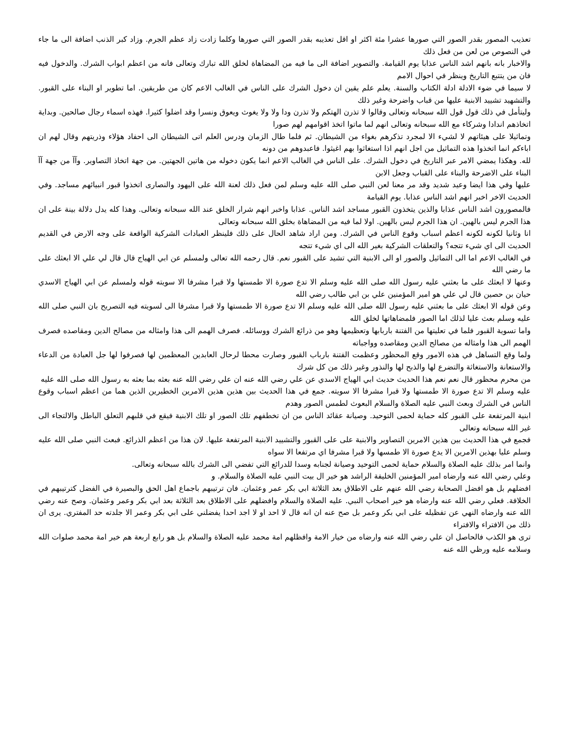تعذيب المصور بقدر الصور التي صورها عشرا مئة اكثر او اقل تعذيبه بقدر الصور التي صورها وكلما زادت زاد عظم الجرم. وزاد كبر الذنب اضافة الى ما جاء في النصوص من لعن من فعل ذلك
والاخبار بانه بانهم اشد الناس عذابا يوم القيامة. والتصوير اضافة الى ما فيه من المضاهاة لخلق الله تبارك وتعالى فانه من اعظم ابواب الشرك. والدخول فيه فان من يتتبع التاريخ وينظر في احوال الامم
لا سيما في ضوء الادلة ادلة الكتاب والسنة. يعلم علم يقين ان دخول الشرك على الناس في الغالب الاعم كان من طريقين. اما تطوير او البناء على القبور. والتشهيد تشييد الابنية عليها من قباب واضرحة وغير ذلك
وليتأمل في ذلك قول قول الله سبحانه وتعالى وقالوا لا تذرن الهتكم ولا تذرن ودا ولا ولا يغوث ويعوق ونسرا وقد اضلوا كثيرا. فهذه اسماء رجال صالحين. وبداية اتخاذهم اندادا وشركاء مع الله سبحانه وتعالى انهم لما ماتوا اتخذ اقوامهم لهم صورا
وتماثيلا على هيئاتهم لا لشيء الا لمجرد تذكرهم بغواء من الشيطان. ثم فلما طال الزمان ودرس العلم اتى الشيطان الى احفاد هؤلاء وذريتهم وقال لهم ان اباءكم انما اتخذوا هذه التماثيل من اجل انهم اذا استغاثوا بهم اغيثوا. فاعبدوهم من دونه
لله. وهكذا يمضي الامر عبر التاريخ في دخول الشرك. على الناس في الغالب الاعم انما يكون دخوله من هاتين الجهتين. من جهة اتخاذ التصاوير. وآآ من جهة آآ البناء على الاضرحة والبناء على القباب وجعل الابن
عليها وفي هذا ايضا وعيد شديد وقد مر معنا لعن النبي صلى الله عليه وسلم لمن فعل ذلك لعنة الله على اليهود والنصارى اتخذوا قبور انبيائهم مساجد. وفي الحديث الاخر اخبر انهم اشد الناس عذابا. يوم القيامة
فالمصورون اشد الناس عذابا والذين يتخذون القبور مساجد اشد الناس. عذابا واخبر انهم شرار الخلق عند الله سبحانه وتعالى. وهذا كله يدل دلالة بينة على ان هذا الجرم ليس بالهين. ان هذا الجرم ليس بالهين. اولا لما فيه من المضاهاة بخلق الله سبحانه وتعالى
انا وثانيا لكونه لكونه اعظم اسباب وقوع الناس في الشرك. ومن اراد شاهد الحال على ذلك فلينظر العبادات الشركية الواقعة على وجه الارض في القديم الحديث الى اي شيء تتجه؟ والتعلقات الشركية بغير الله الى اي شيء تتجه
في الغالب الاعم اما الى التماثيل والصور او الى الابنية التي تشيد على القبور نعم. قال رحمه الله تعالى ولمسلم عن ابي الهياج قال قال لي علي الا ابعثك على ما رضي الله
وعنها لا ابعثك على ما بعثني عليه رسول الله صلى الله عليه وسلم الا تدع صورة الا طمستها ولا قبرا مشرفا الا سويته قوله ولمسلم عن ابي الهياج الاسدي حيان بن حصين قال لي علي هو امير المؤمنين علي بن ابي طالب رضي الله
وعن قوله الا ابعثك على ما بعثني عليه رسول الله صلى الله عليه وسلم الا تدع صورة الا طمستها ولا قبرا مشرفا الى لسويته فيه التصريح بان النبي صلى الله عليه وسلم بعث عليا لذلك اما الصور فلمضاهاتها لخلق الله
واما تسوية القبور فلما في تعليتها من الفتنة باربابها وتعظيمها وهو من ذرائع الشرك ووسائله. فصرف الهمم الى هذا وامثاله من مصالح الدين ومقاصده فصرف الهمم الى هذا وامثاله من مصالح الدين ومقاصده وواجباته
ولما وقع التساهل في هذه الامور وقع المحظور وعظمت الفتنة بارباب القبور وصارت محطا لرحال العابدين المعظمين لها فصرفوا لها جل العبادة من الدعاء والاستعانة والاستغاثة والتضرع لها والذبح لها والنذور وغير ذلك من كل شرك
من محرم محظور قال نعم نعم هذا الحديث حديث ابي الهياج الاسدي عن علي رضي الله عنه ان علي رضي الله عنه بعثه بما بعثه به رسول الله صلى الله عليه
عليه وسلم الا تدع صورة الا طمستها ولا قبرا مشرفا الا سويته. جمع في هذا الحديث بين هذين هذين الامرين الخطيرين الذين هما من اعظم اسباب وقوع الناس في الشرك وبعث النبي عليه الصلاة والسلام البعوث لطمس الصور وهدم
ابنية المرتفعة على القبور كله حماية لحمى التوحيد. وصيانة عقائد الناس من ان تخطفهم تلك الصور او تلك الابنية فيقع في قلبهم التعلق الباطل والالتجاء الى غير الله سبحانه وتعالى
فجمع في هذا الحديث بين هذين الامرين التصاوير والابنية على على القبور والتشييد الابنية المرتفعة عليها. لان هذا من اعظم الذرائع. فبعث النبي صلى الله عليه وسلم عليا بهذين الامرين الا يدع صورة الا طمسها ولا قبرا مشرفا اي مرتفعا الا سواه
وانما امر بذلك عليه الصلاة والسلام حماية لحمى التوحيد وصيانة لجنابه وسدا للدرائع التي تفضي الى الشرك بالله سبحانه وتعالى.
وعلي رضي الله عنه وارضاه امير المؤمنين الخليفة الراشد هو خير ال بيت النبي عليه الصلاة والسلام. و
افضلهم بل هو افضل الصحابة رضي الله عنهم على الاطلاق بعد الثلاثة ابي بكر عمر وعثمان. فان ترتيبهم باجماع اهل الحق والبصيرة في الفضل كترتيبهم في الخلافة. فعلي رضي الله عنه وارضاه هو خير اصحاب النبي. عليه الصلاة والسلام وافضلهم على الاطلاق بعد الثلاثة بعد ابي بكر وعمر وعثمان. وصح عنه رضي الله عنه وارضاه النهي عن تفظيله على ابي بكر وعمر بل صح عنه ان انه قال لا احد او لا اجد احدا يفضلني على ابي بكر وعمر الا جلدته حد المفتري. يرى ان ذلك من الافتراء والافتراء
ترى هو الكذب فالحاصل ان علي رضي الله عنه وارضاه من خيار الامة وافظلهم امة محمد عليه الصلاة والسلام بل هو رابع اربعة هم خير امة محمد صلوات الله وسلامه عليه ورظي الله عنه